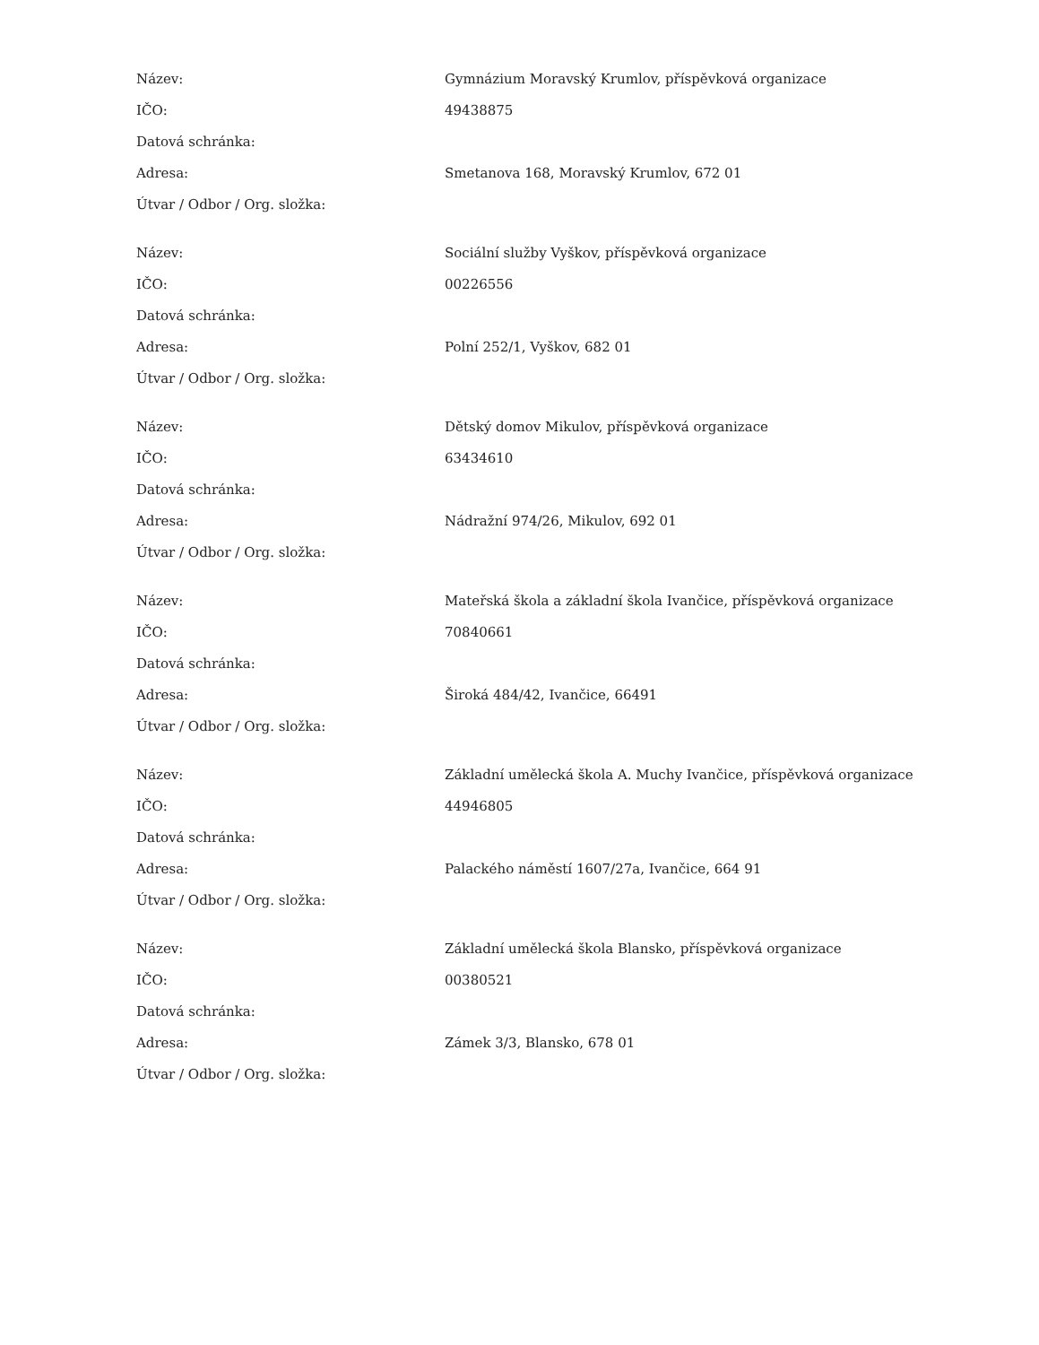| Název: | Gymnázium Moravský Krumlov, příspěvková organizace |
| IČO: | 49438875 |
| Datová schránka: | |
| Adresa: | Smetanova 168, Moravský Krumlov, 672 01 |
| Útvar / Odbor / Org. složka: | |
| Název: | Sociální služby Vyškov, příspěvková organizace |
| IČO: | 00226556 |
| Datová schránka: | |
| Adresa: | Polní 252/1, Vyškov, 682 01 |
| Útvar / Odbor / Org. složka: | |
| Název: | Dětský domov Mikulov, příspěvková organizace |
| IČO: | 63434610 |
| Datová schránka: | |
| Adresa: | Nádražní 974/26, Mikulov, 692 01 |
| Útvar / Odbor / Org. složka: | |
| Název: | Mateřská škola a základní škola Ivančice, příspěvková organizace |
| IČO: | 70840661 |
| Datová schránka: | |
| Adresa: | Široká 484/42, Ivančice, 66491 |
| Útvar / Odbor / Org. složka: | |
| Název: | Základní umělecká škola A. Muchy Ivančice, příspěvková organizace |
| IČO: | 44946805 |
| Datová schránka: | |
| Adresa: | Palackého náměstí 1607/27a, Ivančice, 664 91 |
| Útvar / Odbor / Org. složka: | |
| Název: | Základní umělecká škola Blansko, příspěvková organizace |
| IČO: | 00380521 |
| Datová schránka: | |
| Adresa: | Zámek 3/3, Blansko, 678 01 |
| Útvar / Odbor / Org. složka: | |